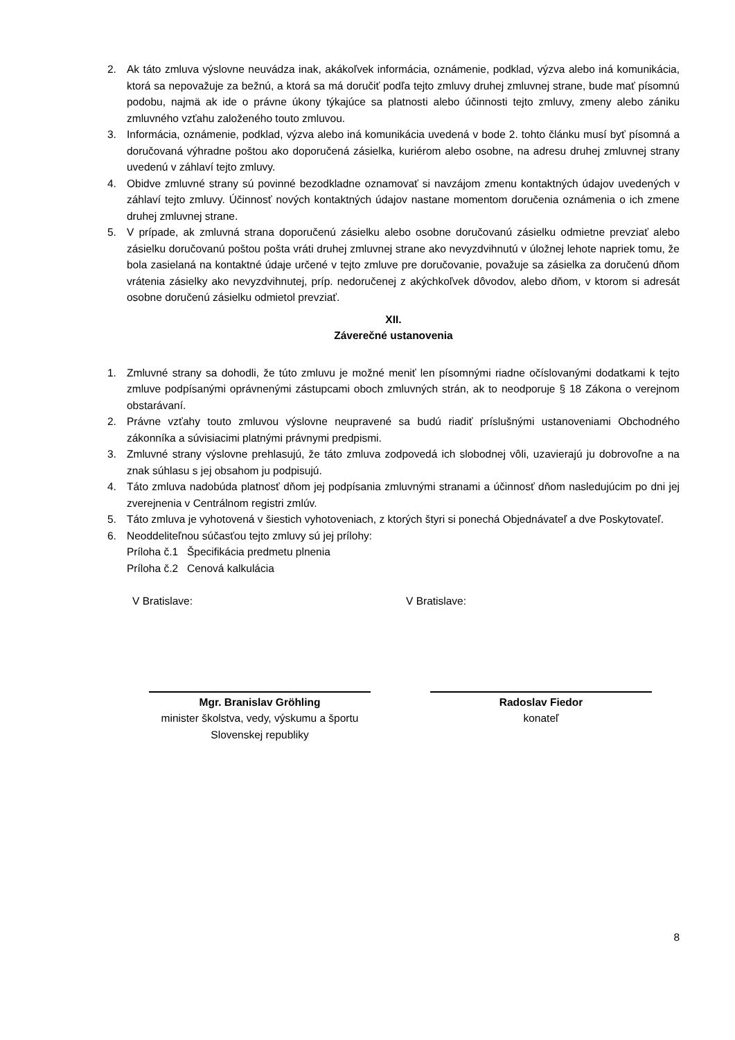2. Ak táto zmluva výslovne neuvádza inak, akákoľvek informácia, oznámenie, podklad, výzva alebo iná komunikácia, ktorá sa nepovažuje za bežnú, a ktorá sa má doručiť podľa tejto zmluvy druhej zmluvnej strane, bude mať písomnú podobu, najmä ak ide o právne úkony týkajúce sa platnosti alebo účinnosti tejto zmluvy, zmeny alebo zániku zmluvného vzťahu založeného touto zmluvou.
3. Informácia, oznámenie, podklad, výzva alebo iná komunikácia uvedená v bode 2. tohto článku musí byť písomná a doručovaná výhradne poštou ako doporučená zásielka, kuriérom alebo osobne, na adresu druhej zmluvnej strany uvedenú v záhlaví tejto zmluvy.
4. Obidve zmluvné strany sú povinné bezodkladne oznamovať si navzájom zmenu kontaktných údajov uvedených v záhlaví tejto zmluvy. Účinnosť nových kontaktných údajov nastane momentom doručenia oznámenia o ich zmene druhej zmluvnej strane.
5. V prípade, ak zmluvná strana doporučenú zásielku alebo osobne doručovanú zásielku odmietne prevziať alebo zásielku doručovanú poštou pošta vráti druhej zmluvnej strane ako nevyzdvihnutú v úložnej lehote napriek tomu, že bola zasielaná na kontaktné údaje určené v tejto zmluve pre doručovanie, považuje sa zásielka za doručenú dňom vrátenia zásielky ako nevyzdvihnutej, príp. nedoručenej z akýchkoľvek dôvodov, alebo dňom, v ktorom si adresát osobne doručenú zásielku odmietol prevziať.
XII.
Záverečné ustanovenia
1. Zmluvné strany sa dohodli, že túto zmluvu je možné meniť len písomnými riadne očíslovanými dodatkami k tejto zmluve podpísanými oprávnenými zástupcami oboch zmluvných strán, ak to neodporuje § 18 Zákona o verejnom obstarávaní.
2. Právne vzťahy touto zmluvou výslovne neupravené sa budú riadiť príslušnými ustanoveniami Obchodného zákonníka a súvisiacimi platnými právnymi predpismi.
3. Zmluvné strany výslovne prehlasujú, že táto zmluva zodpovedá ich slobodnej vôli, uzavierajú ju dobrovoľne a na znak súhlasu s jej obsahom ju podpisujú.
4. Táto zmluva nadobúda platnosť dňom jej podpísania zmluvnými stranami a účinnosť dňom nasledujúcim po dni jej zverejnenia v Centrálnom registri zmlúv.
5. Táto zmluva je vyhotovená v šiestich vyhotoveniach, z ktorých štyri si ponechá Objednávateľ a dve Poskytovateľ.
6. Neoddeliteľnou súčasťou tejto zmluvy sú jej prílohy:
Príloha č.1 Špecifikácia predmetu plnenia
Príloha č.2 Cenová kalkulácia
V Bratislave: V Bratislave:
Mgr. Branislav Gröhling
minister školstva, vedy, výskumu a športu
Slovenskej republiky
Radoslav Fiedor
konateľ
8